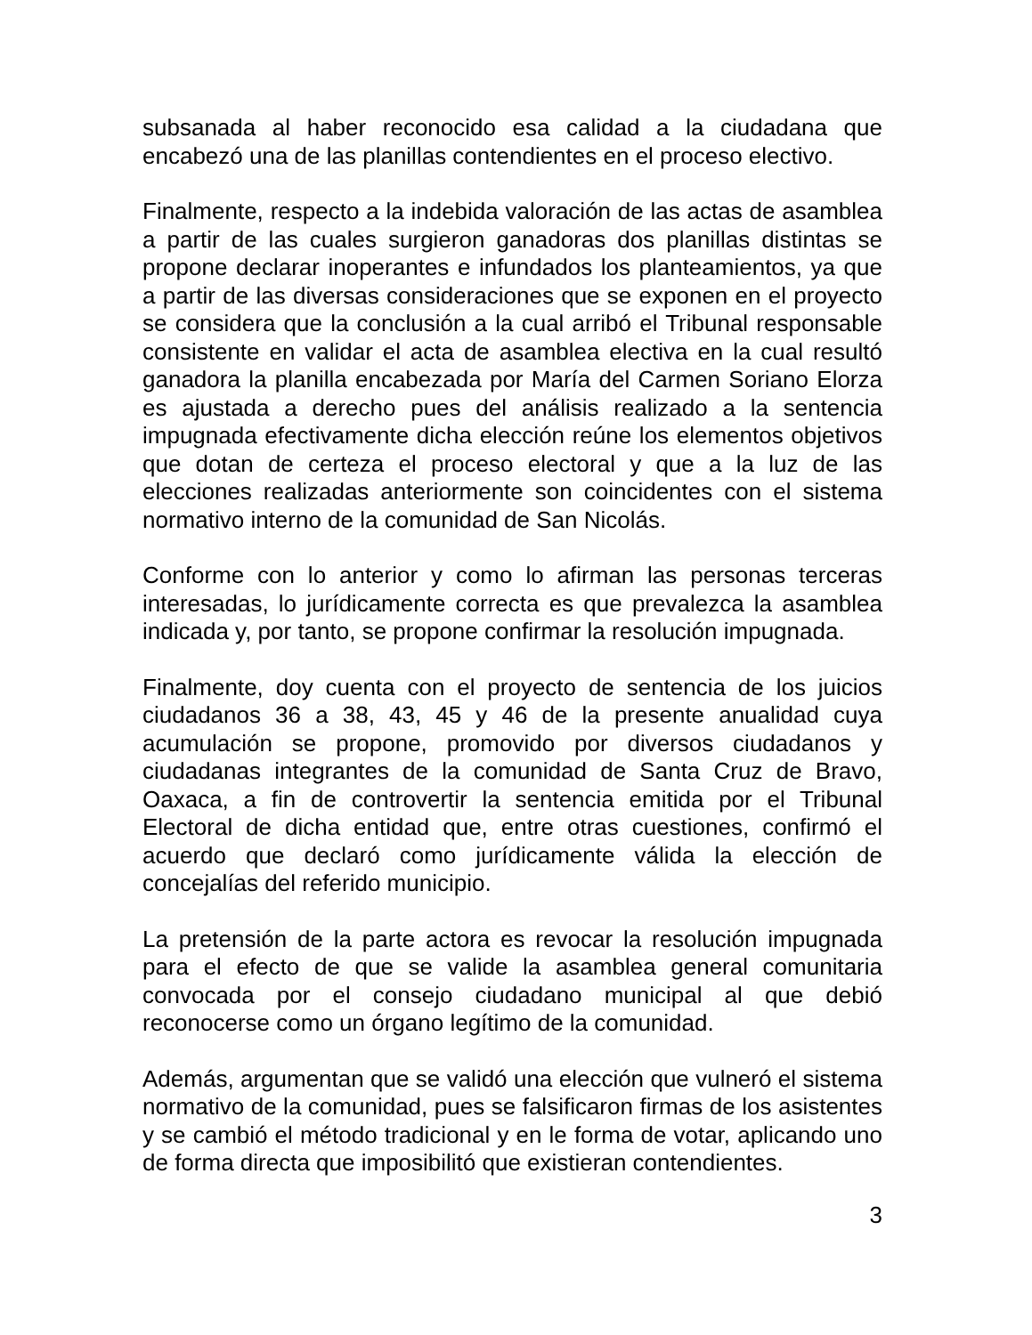subsanada al haber reconocido esa calidad a la ciudadana que encabezó una de las planillas contendientes en el proceso electivo.
Finalmente, respecto a la indebida valoración de las actas de asamblea a partir de las cuales surgieron ganadoras dos planillas distintas se propone declarar inoperantes e infundados los planteamientos, ya que a partir de las diversas consideraciones que se exponen en el proyecto se considera que la conclusión a la cual arribó el Tribunal responsable consistente en validar el acta de asamblea electiva en la cual resultó ganadora la planilla encabezada por María del Carmen Soriano Elorza es ajustada a derecho pues del análisis realizado a la sentencia impugnada efectivamente dicha elección reúne los elementos objetivos que dotan de certeza el proceso electoral y que a la luz de las elecciones realizadas anteriormente son coincidentes con el sistema normativo interno de la comunidad de San Nicolás.
Conforme con lo anterior y como lo afirman las personas terceras interesadas, lo jurídicamente correcta es que prevalezca la asamblea indicada y, por tanto, se propone confirmar la resolución impugnada.
Finalmente, doy cuenta con el proyecto de sentencia de los juicios ciudadanos 36 a 38, 43, 45 y 46 de la presente anualidad cuya acumulación se propone, promovido por diversos ciudadanos y ciudadanas integrantes de la comunidad de Santa Cruz de Bravo, Oaxaca, a fin de controvertir la sentencia emitida por el Tribunal Electoral de dicha entidad que, entre otras cuestiones, confirmó el acuerdo que declaró como jurídicamente válida la elección de concejalías del referido municipio.
La pretensión de la parte actora es revocar la resolución impugnada para el efecto de que se valide la asamblea general comunitaria convocada por el consejo ciudadano municipal al que debió reconocerse como un órgano legítimo de la comunidad.
Además, argumentan que se validó una elección que vulneró el sistema normativo de la comunidad, pues se falsificaron firmas de los asistentes y se cambió el método tradicional y en le forma de votar, aplicando uno de forma directa que imposibilitó que existieran contendientes.
3